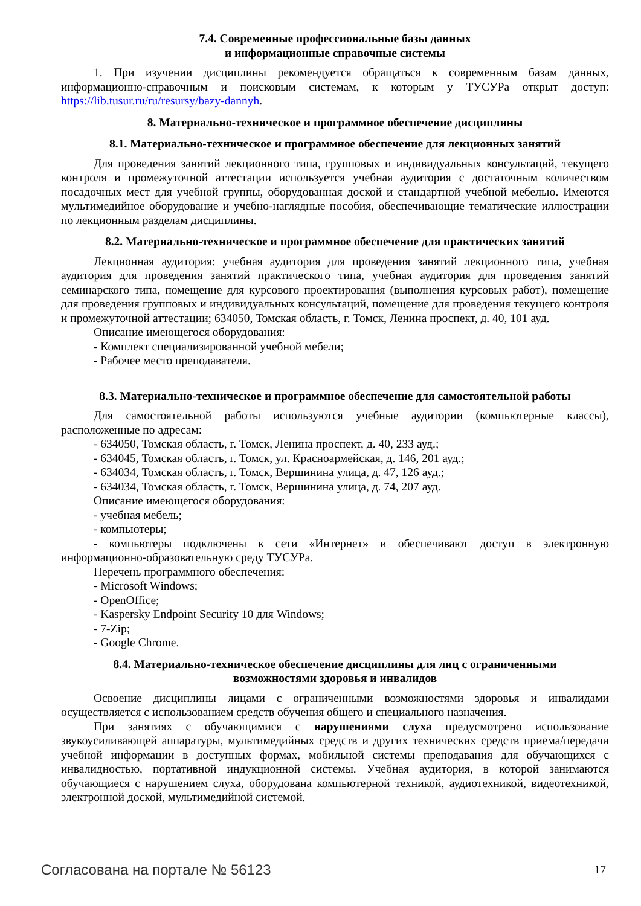7.4. Современные профессиональные базы данных
и информационные справочные системы
1. При изучении дисциплины рекомендуется обращаться к современным базам данных, информационно-справочным и поисковым системам, к которым у ТУСУРа открыт доступ: https://lib.tusur.ru/ru/resursy/bazy-dannyh.
8. Материально-техническое и программное обеспечение дисциплины
8.1. Материально-техническое и программное обеспечение для лекционных занятий
Для проведения занятий лекционного типа, групповых и индивидуальных консультаций, текущего контроля и промежуточной аттестации используется учебная аудитория с достаточным количеством посадочных мест для учебной группы, оборудованная доской и стандартной учебной мебелью. Имеются мультимедийное оборудование и учебно-наглядные пособия, обеспечивающие тематические иллюстрации по лекционным разделам дисциплины.
8.2. Материально-техническое и программное обеспечение для практических занятий
Лекционная аудитория: учебная аудитория для проведения занятий лекционного типа, учебная аудитория для проведения занятий практического типа, учебная аудитория для проведения занятий семинарского типа, помещение для курсового проектирования (выполнения курсовых работ), помещение для проведения групповых и индивидуальных консультаций, помещение для проведения текущего контроля и промежуточной аттестации; 634050, Томская область, г. Томск, Ленина проспект, д. 40, 101 ауд.
Описание имеющегося оборудования:
- Комплект специализированной учебной мебели;
- Рабочее место преподавателя.
8.3. Материально-техническое и программное обеспечение для самостоятельной работы
Для самостоятельной работы используются учебные аудитории (компьютерные классы), расположенные по адресам:
- 634050, Томская область, г. Томск, Ленина проспект, д. 40, 233 ауд.;
- 634045, Томская область, г. Томск, ул. Красноармейская, д. 146, 201 ауд.;
- 634034, Томская область, г. Томск, Вершинина улица, д. 47, 126 ауд.;
- 634034, Томская область, г. Томск, Вершинина улица, д. 74, 207 ауд.
Описание имеющегося оборудования:
- учебная мебель;
- компьютеры;
- компьютеры подключены к сети «Интернет» и обеспечивают доступ в электронную информационно-образовательную среду ТУСУРа.
Перечень программного обеспечения:
- Microsoft Windows;
- OpenOffice;
- Kaspersky Endpoint Security 10 для Windows;
- 7-Zip;
- Google Chrome.
8.4. Материально-техническое обеспечение дисциплины для лиц с ограниченными
возможностями здоровья и инвалидов
Освоение дисциплины лицами с ограниченными возможностями здоровья и инвалидами осуществляется с использованием средств обучения общего и специального назначения.
При занятиях с обучающимися с нарушениями слуха предусмотрено использование звукоусиливающей аппаратуры, мультимедийных средств и других технических средств приема/передачи учебной информации в доступных формах, мобильной системы преподавания для обучающихся с инвалидностью, портативной индукционной системы. Учебная аудитория, в которой занимаются обучающиеся с нарушением слуха, оборудована компьютерной техникой, аудиотехникой, видеотехникой, электронной доской, мультимедийной системой.
Согласована на портале № 56123 17